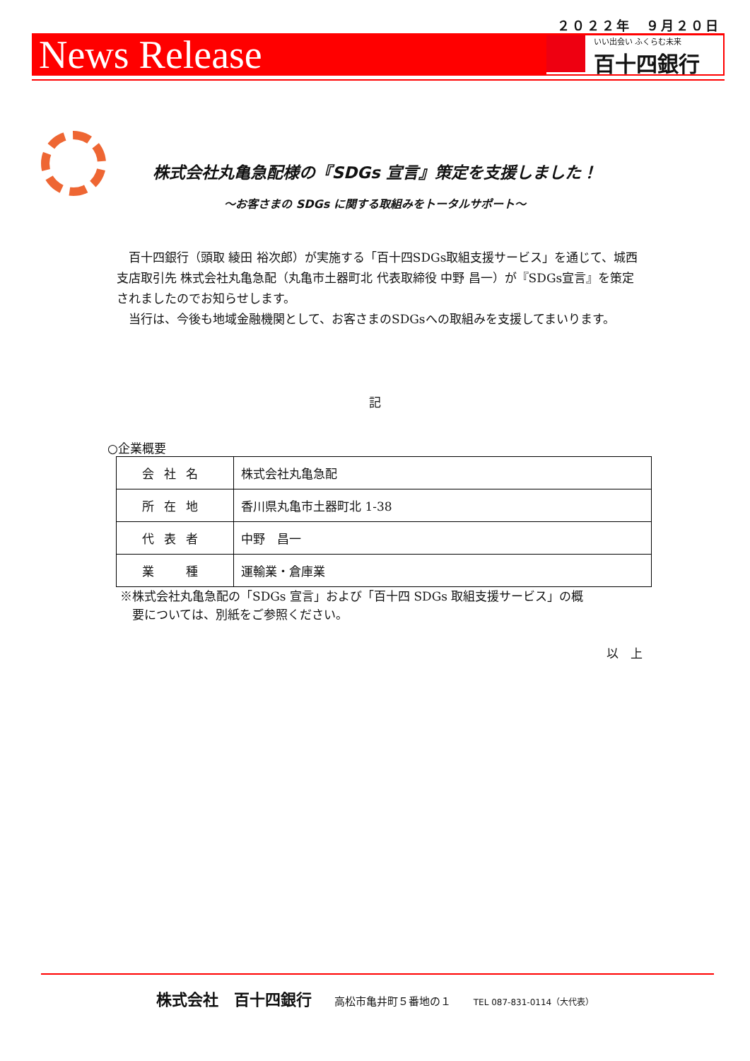２０２２年　９月２０日
News Release
いい出会い ふくらむ未来
百十四銀行
株式会社丸亀急配様の『SDGs 宣言』策定を支援しました！
～お客さまの SDGs に関する取組みをトータルサポート～
　百十四銀行（頭取 綾田 裕次郎）が実施する「百十四SDGs取組支援サービス」を通じて、城西支店取引先 株式会社丸亀急配（丸亀市土器町北 代表取締役 中野 昌一）が『SDGs宣言』を策定されましたのでお知らせします。
　当行は、今後も地域金融機関として、お客さまのSDGsへの取組みを支援してまいります。
記
○企業概要
| 会社名 | 株式会社丸亀急配 |
| 所在地 | 香川県丸亀市土器町北 1-38 |
| 代表者 | 中野 昌一 |
| 業 種 | 運輸業・倉庫業 |
※株式会社丸亀急配の「SDGs 宣言」および「百十四 SDGs 取組支援サービス」の概
　要については、別紙をご参照ください。
以　上
株式会社　百十四銀行　　高松市亀井町５番地の１　　TEL 087-831-0114（大代表）